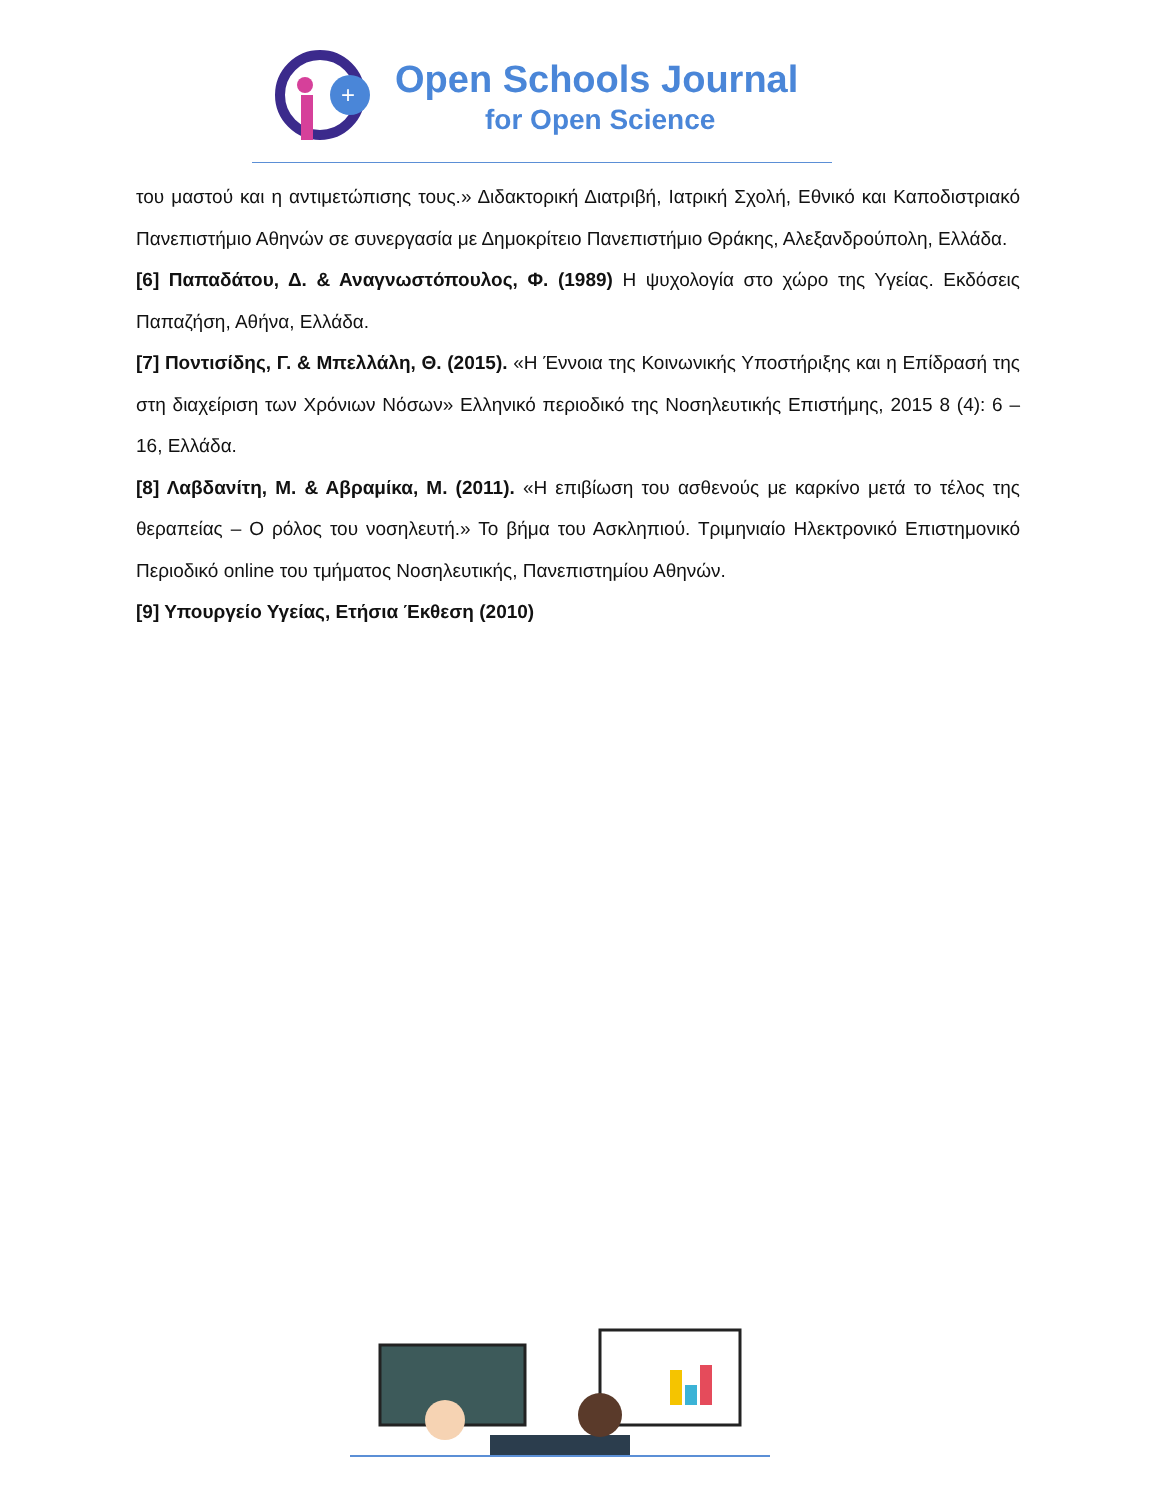+
Open Schools Journal
for Open Science
του μαστού και η αντιμετώπισης τους.» Διδακτορική Διατριβή, Ιατρική Σχολή, Εθνικό και Καποδιστριακό Πανεπιστήμιο Αθηνών σε συνεργασία με Δημοκρίτειο Πανεπιστήμιο Θράκης, Αλεξανδρούπολη, Ελλάδα.
[6] Παπαδάτου, Δ. & Αναγνωστόπουλος, Φ. (1989) Η ψυχολογία στο χώρο της Υγείας. Εκδόσεις Παπαζήση, Αθήνα, Ελλάδα.
[7] Ποντισίδης, Γ. & Μπελλάλη, Θ. (2015). «Η Έννοια της Κοινωνικής Υποστήριξης και η Επίδρασή της στη διαχείριση των Χρόνιων Νόσων» Ελληνικό περιοδικό της Νοσηλευτικής Επιστήμης, 2015 8 (4): 6 – 16, Ελλάδα.
[8] Λαβδανίτη, Μ. & Αβραμίκα, Μ. (2011). «Η επιβίωση του ασθενούς με καρκίνο μετά το τέλος της θεραπείας – Ο ρόλος του νοσηλευτή.» Το βήμα του Ασκληπιού. Τριμηνιαίο Ηλεκτρονικό Επιστημονικό Περιοδικό online του τμήματος Νοσηλευτικής, Πανεπιστημίου Αθηνών.
[9] Υπουργείο Υγείας, Ετήσια Έκθεση (2010)